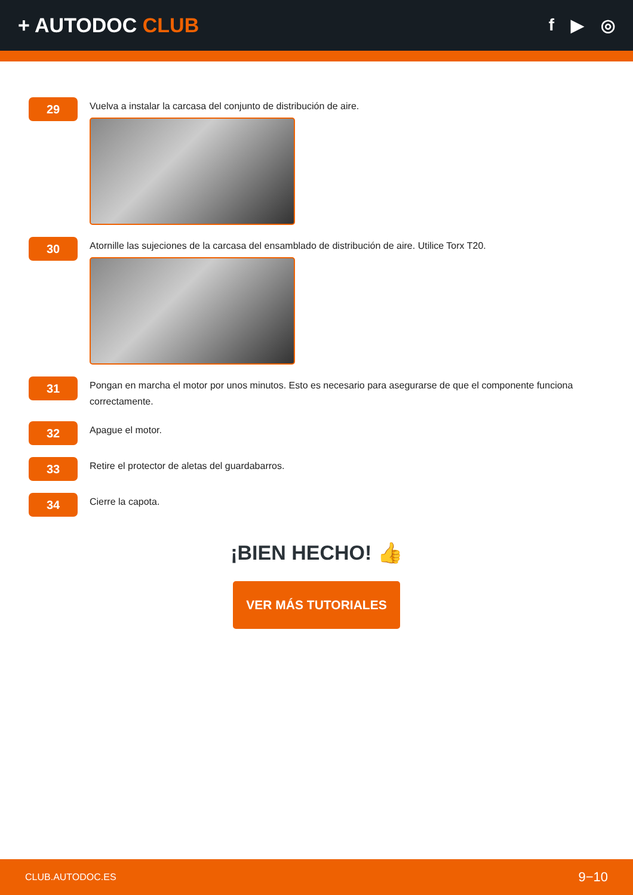+ AUTODOC CLUB
f ▶ ◎
29
Vuelva a instalar la carcasa del conjunto de distribución de aire.
30
Atornille las sujeciones de la carcasa del ensamblado de distribución de aire. Utilice Torx T20.
31
Pongan en marcha el motor por unos minutos. Esto es necesario para asegurarse de que el componente funciona correctamente.
32
Apague el motor.
33
Retire el protector de aletas del guardabarros.
34
Cierre la capota.
¡BIEN HECHO! 👍
VER MÁS TUTORIALES
CLUB.AUTODOC.ES 9−10